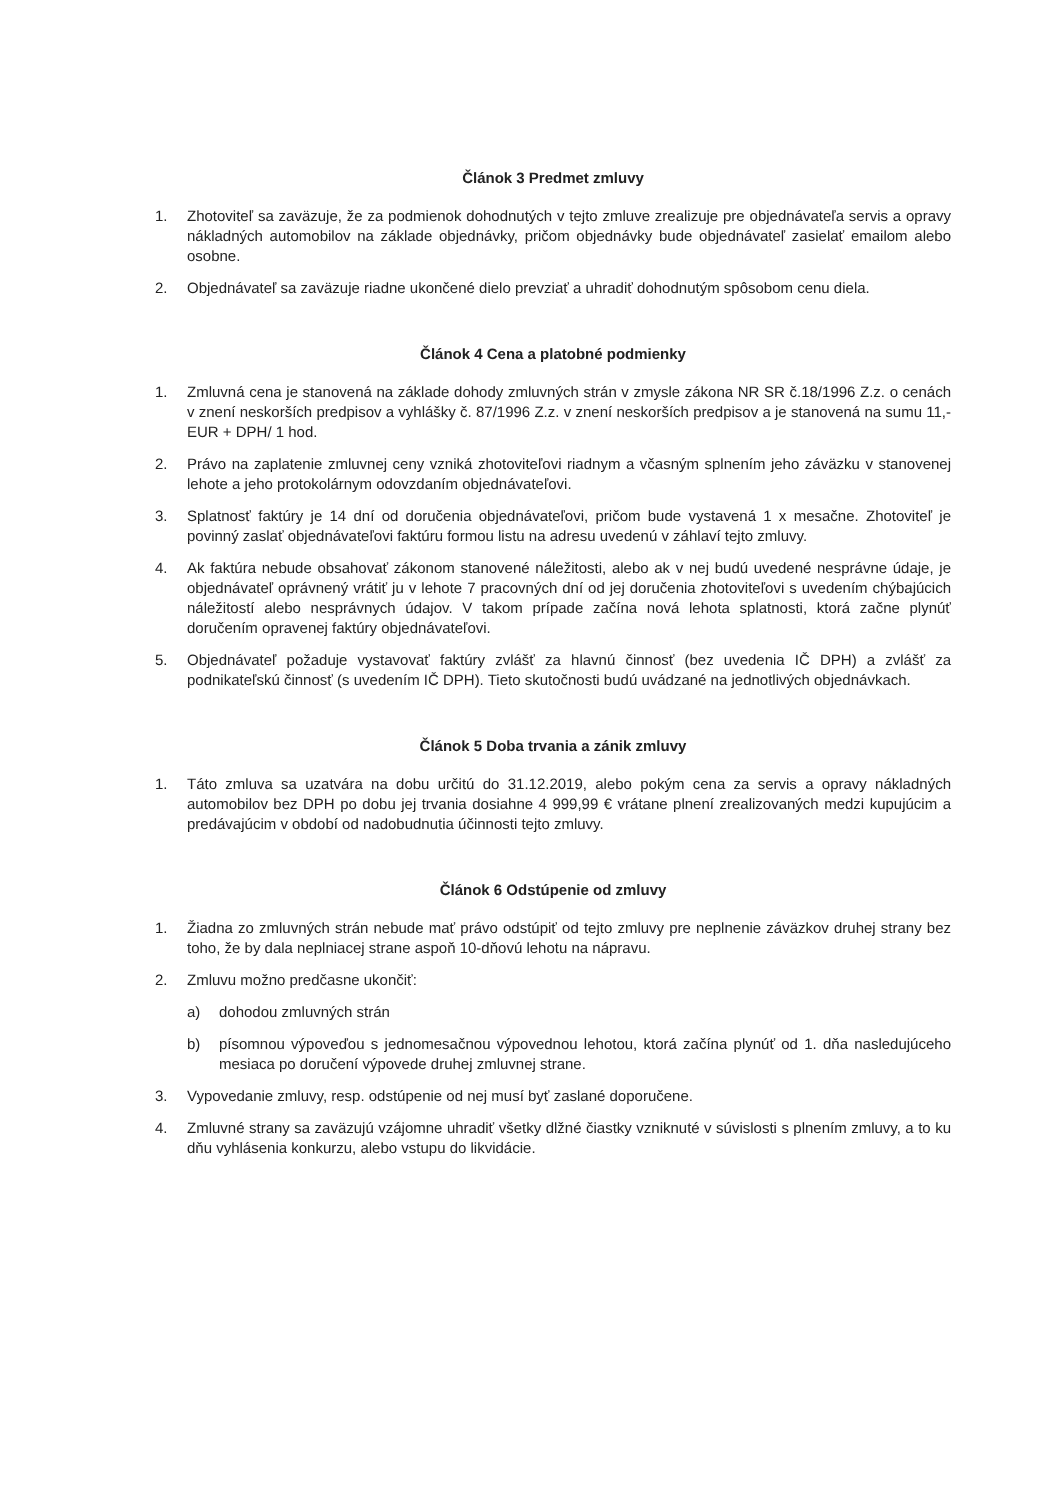Článok 3 Predmet zmluvy
1. Zhotoviteľ sa zaväzuje, že za podmienok dohodnutých v tejto zmluve zrealizuje pre objednávateľa servis a opravy nákladných automobilov na základe objednávky, pričom objednávky bude objednávateľ zasielať emailom alebo osobne.
2. Objednávateľ sa zaväzuje riadne ukončené dielo prevziať a uhradiť dohodnutým spôsobom cenu diela.
Článok 4 Cena a platobné podmienky
1. Zmluvná cena je stanovená na základe dohody zmluvných strán v zmysle zákona NR SR č.18/1996 Z.z. o cenách v znení neskorších predpisov a vyhlášky č. 87/1996 Z.z. v znení neskorších predpisov a je stanovená na sumu 11,- EUR + DPH/ 1 hod.
2. Právo na zaplatenie zmluvnej ceny vzniká zhotoviteľovi riadnym a včasným splnením jeho záväzku v stanovenej lehote a jeho protokolárnym odovzdaním objednávateľovi.
3. Splatnosť faktúry je 14 dní od doručenia objednávateľovi, pričom bude vystavená 1 x mesačne. Zhotoviteľ je povinný zaslať objednávateľovi faktúru formou listu na adresu uvedenú v záhlaví tejto zmluvy.
4. Ak faktúra nebude obsahovať zákonom stanovené náležitosti, alebo ak v nej budú uvedené nesprávne údaje, je objednávateľ oprávnený vrátiť ju v lehote 7 pracovných dní od jej doručenia zhotoviteľovi s uvedením chýbajúcich náležitostí alebo nesprávnych údajov. V takom prípade začína nová lehota splatnosti, ktorá začne plynúť doručením opravenej faktúry objednávateľovi.
5. Objednávateľ požaduje vystavovať faktúry zvlášť za hlavnú činnosť (bez uvedenia IČ DPH) a zvlášť za podnikateľskú činnosť (s uvedením IČ DPH). Tieto skutočnosti budú uvádzané na jednotlivých objednávkach.
Článok 5 Doba trvania a zánik zmluvy
1. Táto zmluva sa uzatvára na dobu určitú do 31.12.2019, alebo pokým cena za servis a opravy nákladných automobilov bez DPH po dobu jej trvania dosiahne 4 999,99 € vrátane plnení zrealizovaných medzi kupujúcim a predávajúcim v období od nadobudnutia účinnosti tejto zmluvy.
Článok 6 Odstúpenie od zmluvy
1. Žiadna zo zmluvných strán nebude mať právo odstúpiť od tejto zmluvy pre neplnenie záväzkov druhej strany bez toho, že by dala neplniacej strane aspoň 10-dňovú lehotu na nápravu.
2. Zmluvu možno predčasne ukončiť:
a) dohodou zmluvných strán
b) písomnou výpoveďou s jednomesačnou výpovednou lehotou, ktorá začína plynúť od 1. dňa nasledujúceho mesiaca po doručení výpovede druhej zmluvnej strane.
3. Vypovedanie zmluvy, resp. odstúpenie od nej musí byť zaslané doporučene.
4. Zmluvné strany sa zaväzujú vzájomne uhradiť všetky dlžné čiastky vzniknuté v súvislosti s plnením zmluvy, a to ku dňu vyhlásenia konkurzu, alebo vstupu do likvidácie.